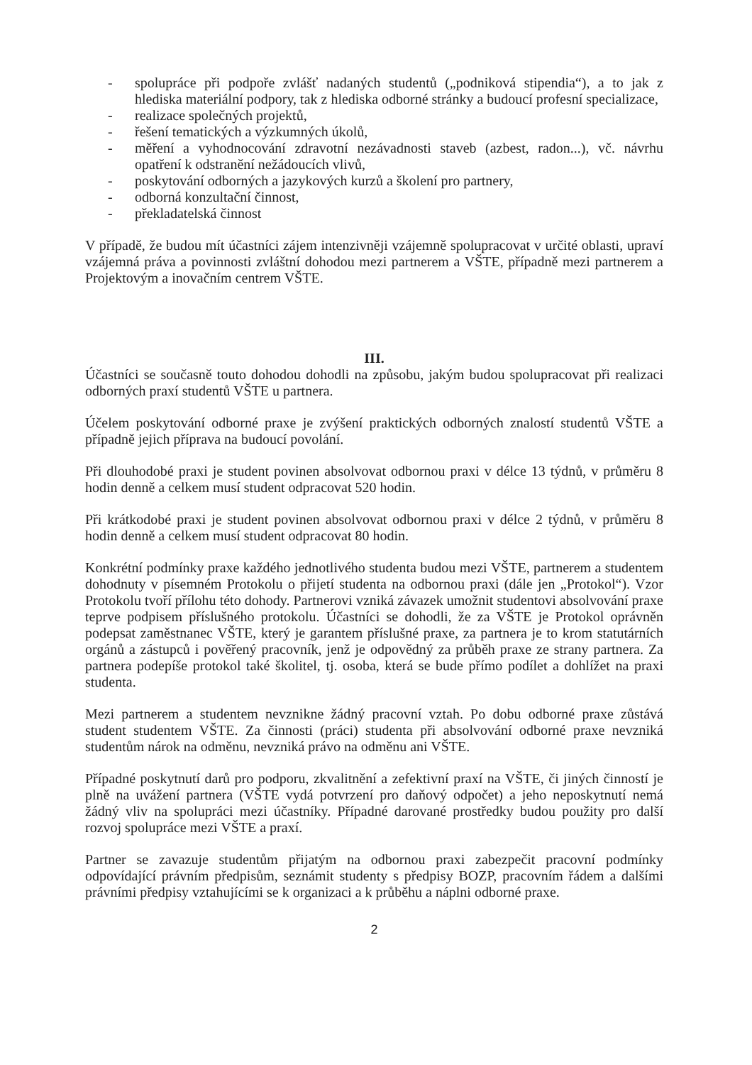- spolupráce při podpoře zvlášť nadaných studentů („podniková stipendia“), a to jak z hlediska materiální podpory, tak z hlediska odborné stránky a budoucí profesní specializace,
- realizace společných projektů,
- řešení tematických a výzkumných úkolů,
- měření a vyhodnocování zdravotní nezávadnosti staveb (azbest, radon...), vč. návrhu opatření k odstranění nežádoucích vlivů,
- poskytování odborných a jazykových kurzů a školení pro partnery,
- odborná konzultační činnost,
- překladatelská činnost
V případě, že budou mít účastníci zájem intenzivněji vzájemně spolupracovat v určité oblasti, upraví vzájemná práva a povinnosti zvláštní dohodou mezi partnerem a VŠTE, případně mezi partnerem a Projektovým a inovačním centrem VŠTE.
III.
Účastníci se současně touto dohodou dohodli na způsobu, jakým budou spolupracovat při realizaci odborných praxí studentů VŠTE u partnera.
Účelem poskytování odborné praxe je zvýšení praktických odborných znalostí studentů VŠTE a případně jejich příprava na budoucí povolání.
Při dlouhodobé praxi je student povinen absolvovat odbornou praxi v délce 13 týdnů, v průměru 8 hodin denně a celkem musí student odpracovat 520 hodin.
Při krátkodobé praxi je student povinen absolvovat odbornou praxi v délce 2 týdnů, v průměru 8 hodin denně a celkem musí student odpracovat 80 hodin.
Konkrétní podmínky praxe každého jednotlivého studenta budou mezi VŠTE, partnerem a studentem dohodnuty v písemném Protokolu o přijetí studenta na odbornou praxi (dále jen „Protokol“). Vzor Protokolu tvoří přílohu této dohody. Partnerovi vzniká závazek umožnit studentovi absolvování praxe teprve podpisem příslušného protokolu. Účastníci se dohodli, že za VŠTE je Protokol oprávněn podepsat zaměstnanec VŠTE, který je garantem příslušné praxe, za partnera je to krom statutárních orgánů a zástupců i pověřený pracovník, jenž je odpovědný za průběh praxe ze strany partnera. Za partnera podepíše protokol také školitel, tj. osoba, která se bude přímo podílet a dohlížet na praxi studenta.
Mezi partnerem a studentem nevznikne žádný pracovní vztah. Po dobu odborné praxe zůstává student studentem VŠTE. Za činnosti (práci) studenta při absolvování odborné praxe nevzniká studentům nárok na odměnu, nevzniká právo na odměnu ani VŠTE.
Případné poskytnutí darů pro podporu, zkvalitnění a zefektivní praxí na VŠTE, či jiných činností je plně na uvážení partnera (VŠTE vydá potvrzení pro daňový odpočet) a jeho neposkytnutí nemá žádný vliv na spolupráci mezi účastníky. Případné darované prostředky budou použity pro další rozvoj spolupráce mezi VŠTE a praxí.
Partner se zavazuje studentům přijatým na odbornou praxi zabezpečit pracovní podmínky odpovídající právním předpisům, seznámit studenty s předpisy BOZP, pracovním řádem a dalšími právními předpisy vztahujícími se k organizaci a k průběhu a náplni odborné praxe.
2